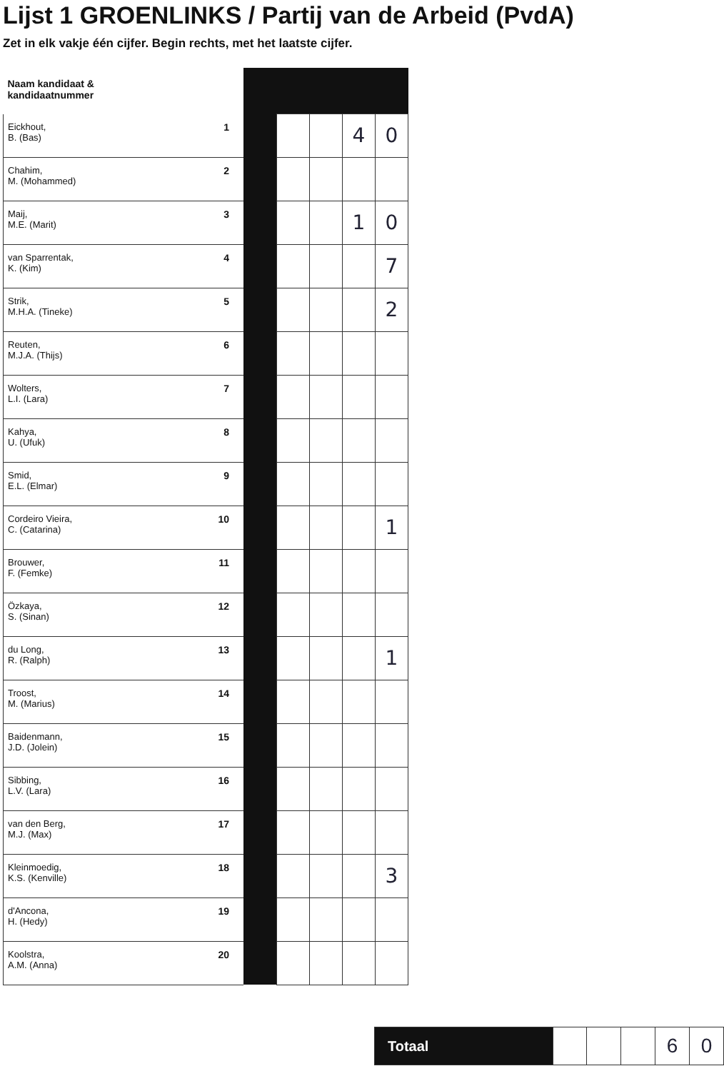Lijst 1 GROENLINKS / Partij van de Arbeid (PvdA)
Zet in elk vakje één cijfer. Begin rechts, met het laatste cijfer.
| Naam kandidaat & kandidaatnummer | | | | | | |
| --- | --- | --- | --- | --- | --- | --- |
| Eickhout, B. (Bas) | 1 | | | | 4 | 0 |
| Chahim, M. (Mohammed) | 2 | | | | | |
| Maij, M.E. (Marit) | 3 | | | | 1 | 0 |
| van Sparrentak, K. (Kim) | 4 | | | | | 7 |
| Strik, M.H.A. (Tineke) | 5 | | | | | 2 |
| Reuten, M.J.A. (Thijs) | 6 | | | | | |
| Wolters, L.I. (Lara) | 7 | | | | | |
| Kahya, U. (Ufuk) | 8 | | | | | |
| Smid, E.L. (Elmar) | 9 | | | | | |
| Cordeiro Vieira, C. (Catarina) | 10 | | | | | 1 |
| Brouwer, F. (Femke) | 11 | | | | | |
| Özkaya, S. (Sinan) | 12 | | | | | |
| du Long, R. (Ralph) | 13 | | | | | 1 |
| Troost, M. (Marius) | 14 | | | | | |
| Baidenmann, J.D. (Jolein) | 15 | | | | | |
| Sibbing, L.V. (Lara) | 16 | | | | | |
| van den Berg, M.J. (Max) | 17 | | | | | |
| Kleinmoedig, K.S. (Kenville) | 18 | | | | | 3 |
| d'Ancona, H. (Hedy) | 19 | | | | | |
| Koolstra, A.M. (Anna) | 20 | | | | | |
| Totaal | | | | 6 | 0 |